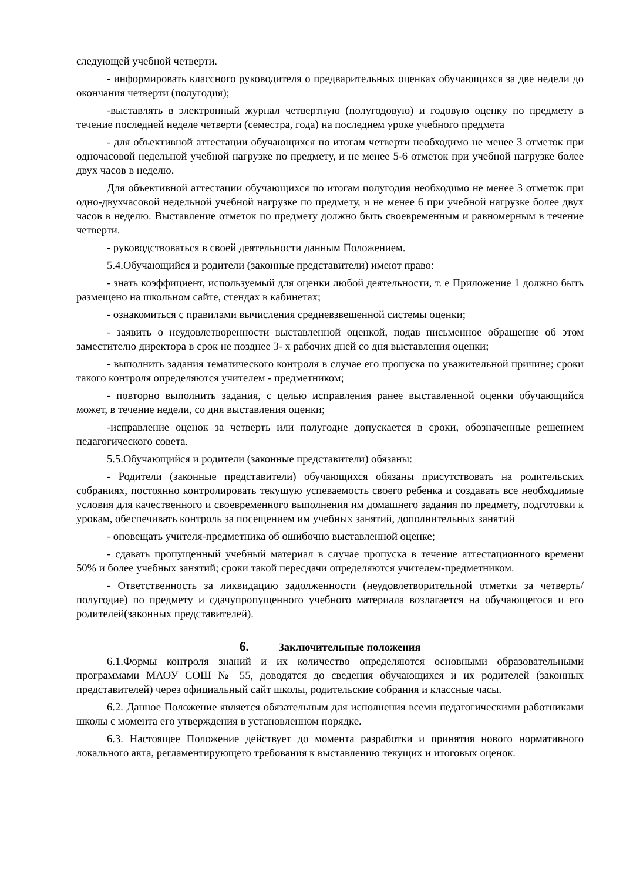следующей учебной четверти.
- информировать классного руководителя о предварительных оценках обучающихся за две недели до окончания четверти (полугодия);
-выставлять в электронный журнал четвертную (полугодовую) и годовую оценку по предмету в течение последней неделе четверти (семестра, года) на последнем уроке учебного предмета
- для объективной аттестации обучающихся по итогам четверти необходимо не менее 3 отметок при одночасовой недельной учебной нагрузке по предмету, и не менее 5-6 отметок при учебной нагрузке более двух часов в неделю.
Для объективной аттестации обучающихся по итогам полугодия необходимо не менее 3 отметок при одно-двухчасовой недельной учебной нагрузке по предмету, и не менее 6 при учебной нагрузке более двух часов в неделю. Выставление отметок по предмету должно быть своевременным и равномерным в течение четверти.
- руководствоваться в своей деятельности данным Положением.
5.4.Обучающийся и родители (законные представители) имеют право:
- знать коэффициент, используемый для оценки любой деятельности, т. е Приложение 1 должно быть размещено на школьном сайте, стендах в кабинетах;
- ознакомиться с правилами вычисления средневзвешенной системы оценки;
- заявить о неудовлетворенности выставленной оценкой, подав письменное обращение об этом заместителю директора в срок не позднее 3- х рабочих дней со дня выставления оценки;
- выполнить задания тематического контроля в случае его пропуска по уважительной причине; сроки такого контроля определяются учителем - предметником;
- повторно выполнить задания, с целью исправления ранее выставленной оценки обучающийся может, в течение недели, со дня выставления оценки;
-исправление оценок за четверть или полугодие допускается в сроки, обозначенные решением педагогического совета.
5.5.Обучающийся и родители (законные представители) обязаны:
- Родители (законные представители) обучающихся обязаны присутствовать на родительских собраниях, постоянно контролировать текущую успеваемость своего ребенка и создавать все необходимые условия для качественного и своевременного выполнения им домашнего задания по предмету, подготовки к урокам, обеспечивать контроль за посещением им учебных занятий, дополнительных занятий
- оповещать учителя-предметника об ошибочно выставленной оценке;
- сдавать пропущенный учебный материал в случае пропуска в течение аттестационного времени 50% и более учебных занятий; сроки такой пересдачи определяются учителем-предметником.
- Ответственность за ликвидацию задолженности (неудовлетворительной отметки за четверть/полугодие) по предмету и сдачупропущенного учебного материала возлагается на обучающегося и его родителей(законных представителей).
6. Заключительные положения
6.1.Формы контроля знаний и их количество определяются основными образовательными программами МАОУ СОШ № 55, доводятся до сведения обучающихся и их родителей (законных представителей) через официальный сайт школы, родительские собрания и классные часы.
6.2. Данное Положение является обязательным для исполнения всеми педагогическими работниками школы с момента его утверждения в установленном порядке.
6.3. Настоящее Положение действует до момента разработки и принятия нового нормативного локального акта, регламентирующего требования к выставлению текущих и итоговых оценок.